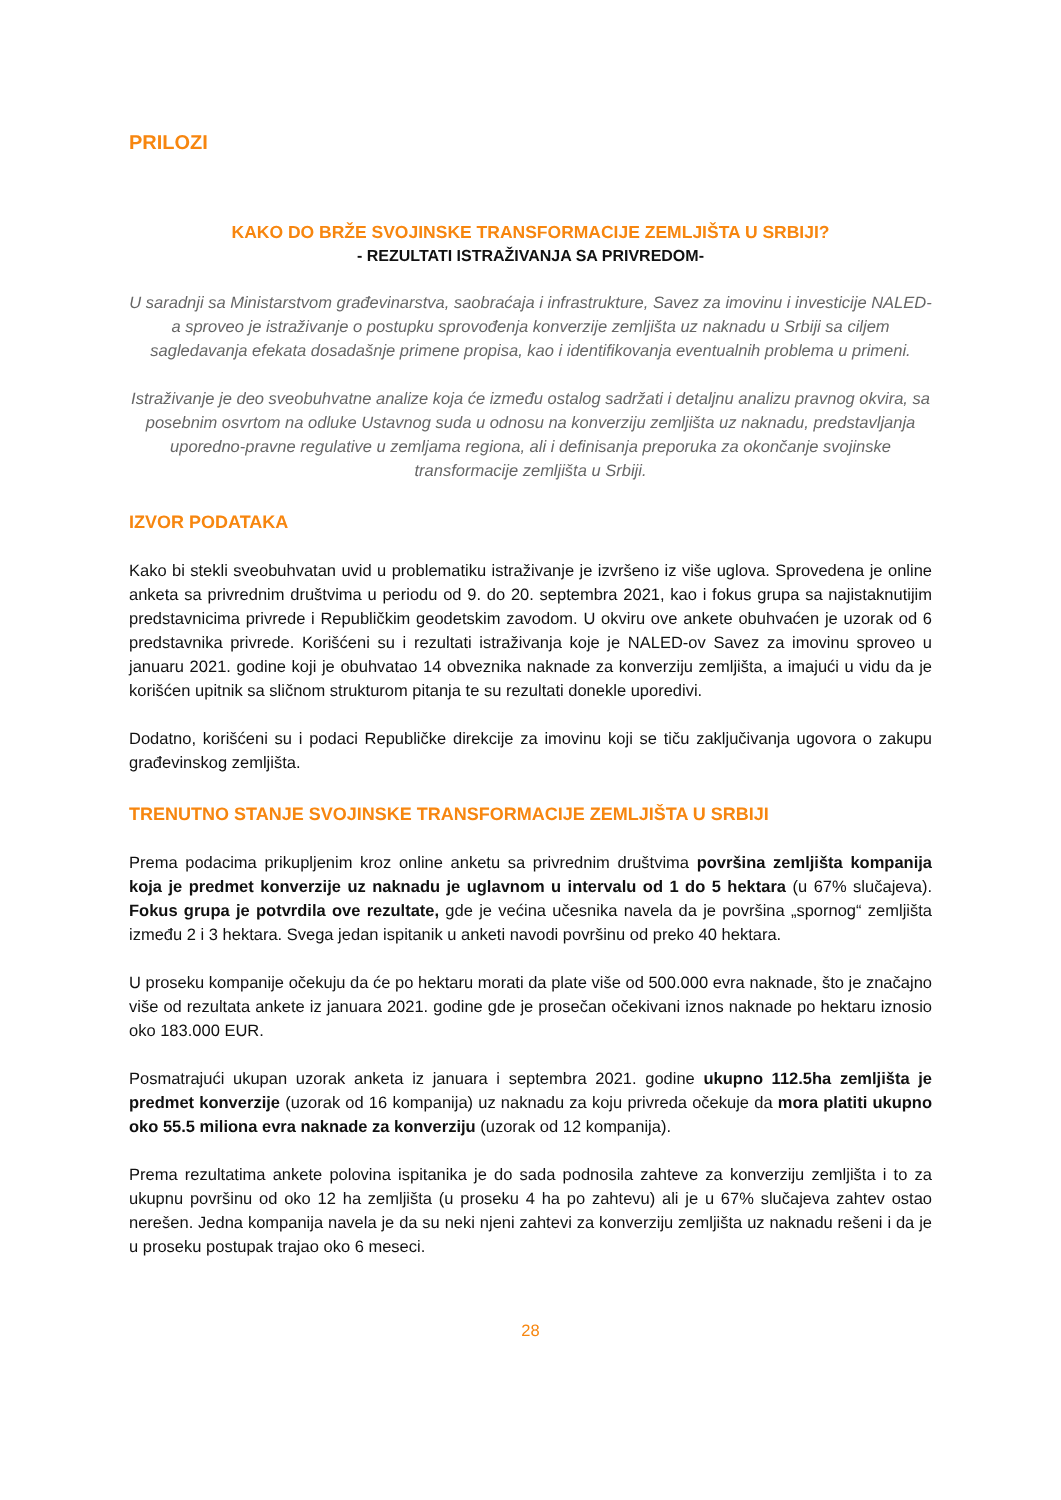PRILOZI
KAKO DO BRŽE SVOJINSKE TRANSFORMACIJE ZEMLJIŠTA U SRBIJI?
- REZULTATI ISTRAŽIVANJA SA PRIVREDOM-
U saradnji sa Ministarstvom građevinarstva, saobraćaja i infrastrukture, Savez za imovinu i investicije NALED-a sproveo je istraživanje o postupku sprovođenja konverzije zemljišta uz naknadu u Srbiji sa ciljem sagledavanja efekata dosadašnje primene propisa, kao i identifikovanja eventualnih problema u primeni.
Istraživanje je deo sveobuhvatne analize koja će između ostalog sadržati i detaljnu analizu pravnog okvira, sa posebnim osvrtom na odluke Ustavnog suda u odnosu na konverziju zemljišta uz naknadu, predstavljanja uporedno-pravne regulative u zemljama regiona, ali i definisanja preporuka za okončanje svojinske transformacije zemljišta u Srbiji.
IZVOR PODATAKA
Kako bi stekli sveobuhvatan uvid u problematiku istraživanje je izvršeno iz više uglova. Sprovedena je online anketa sa privrednim društvima u periodu od 9. do 20. septembra 2021, kao i fokus grupa sa najistaknutijim predstavnicima privrede i Republičkim geodetskim zavodom. U okviru ove ankete obuhvaćen je uzorak od 6 predstavnika privrede. Korišćeni su i rezultati istraživanja koje je NALED-ov Savez za imovinu sproveo u januaru 2021. godine koji je obuhvatao 14 obveznika naknade za konverziju zemljišta, a imajući u vidu da je korišćen upitnik sa sličnom strukturom pitanja te su rezultati donekle uporedivi.
Dodatno, korišćeni su i podaci Republičke direkcije za imovinu koji se tiču zaključivanja ugovora o zakupu građevinskog zemljišta.
TRENUTNO STANJE SVOJINSKE TRANSFORMACIJE ZEMLJIŠTA U SRBIJI
Prema podacima prikupljenim kroz online anketu sa privrednim društvima površina zemljišta kompanija koja je predmet konverzije uz naknadu je uglavnom u intervalu od 1 do 5 hektara (u 67% slučajeva). Fokus grupa je potvrdila ove rezultate, gde je većina učesnika navela da je površina „spornog“ zemljišta između 2 i 3 hektara. Svega jedan ispitanik u anketi navodi površinu od preko 40 hektara.
U proseku kompanije očekuju da će po hektaru morati da plate više od 500.000 evra naknade, što je značajno više od rezultata ankete iz januara 2021. godine gde je prosečan očekivani iznos naknade po hektaru iznosio oko 183.000 EUR.
Posmatrajući ukupan uzorak anketa iz januara i septembra 2021. godine ukupno 112.5ha zemljišta je predmet konverzije (uzorak od 16 kompanija) uz naknadu za koju privreda očekuje da mora platiti ukupno oko 55.5 miliona evra naknade za konverziju (uzorak od 12 kompanija).
Prema rezultatima ankete polovina ispitanika je do sada podnosila zahteve za konverziju zemljišta i to za ukupnu površinu od oko 12 ha zemljišta (u proseku 4 ha po zahtevu) ali je u 67% slučajeva zahtev ostao nerešen. Jedna kompanija navela je da su neki njeni zahtevi za konverziju zemljišta uz naknadu rešeni i da je u proseku postupak trajao oko 6 meseci.
28